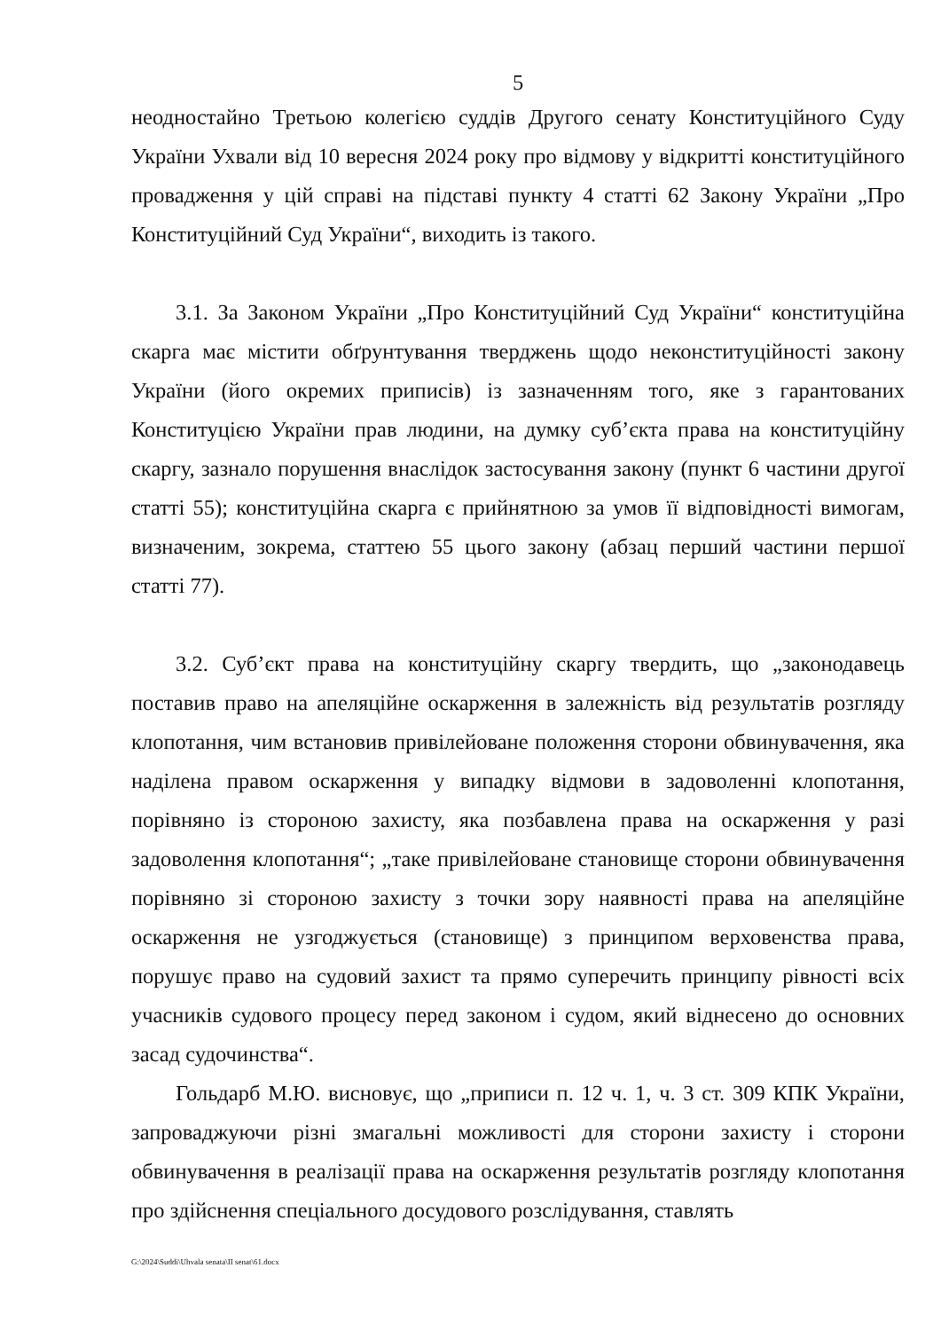5
неодностайно Третьою колегією суддів Другого сенату Конституційного Суду України Ухвали від 10 вересня 2024 року про відмову у відкритті конституційного провадження у цій справі на підставі пункту 4 статті 62 Закону України „Про Конституційний Суд України“, виходить із такого.
3.1. За Законом України „Про Конституційний Суд України“ конституційна скарга має містити обґрунтування тверджень щодо неконституційності закону України (його окремих приписів) із зазначенням того, яке з гарантованих Конституцією України прав людини, на думку суб’єкта права на конституційну скаргу, зазнало порушення внаслідок застосування закону (пункт 6 частини другої статті 55); конституційна скарга є прийнятною за умов її відповідності вимогам, визначеним, зокрема, статтею 55 цього закону (абзац перший частини першої статті 77).
3.2. Суб’єкт права на конституційну скаргу твердить, що „законодавець поставив право на апеляційне оскарження в залежність від результатів розгляду клопотання, чим встановив привілейоване положення сторони обвинувачення, яка наділена правом оскарження у випадку відмови в задоволенні клопотання, порівняно із стороною захисту, яка позбавлена права на оскарження у разі задоволення клопотання“; „таке привілейоване становище сторони обвинувачення порівняно зі стороною захисту з точки зору наявності права на апеляційне оскарження не узгоджується (становище) з принципом верховенства права, порушує право на судовий захист та прямо суперечить принципу рівності всіх учасників судового процесу перед законом і судом, який віднесено до основних засад судочинства“.
Гольдарб М.Ю. висновує, що „приписи п. 12 ч. 1, ч. 3 ст. 309 КПК України, запроваджуючи різні змагальні можливості для сторони захисту і сторони обвинувачення в реалізації права на оскарження результатів розгляду клопотання про здійснення спеціального досудового розслідування, ставлять
G:\2024\Suddi\Uhvala senata\II senat\61.docx